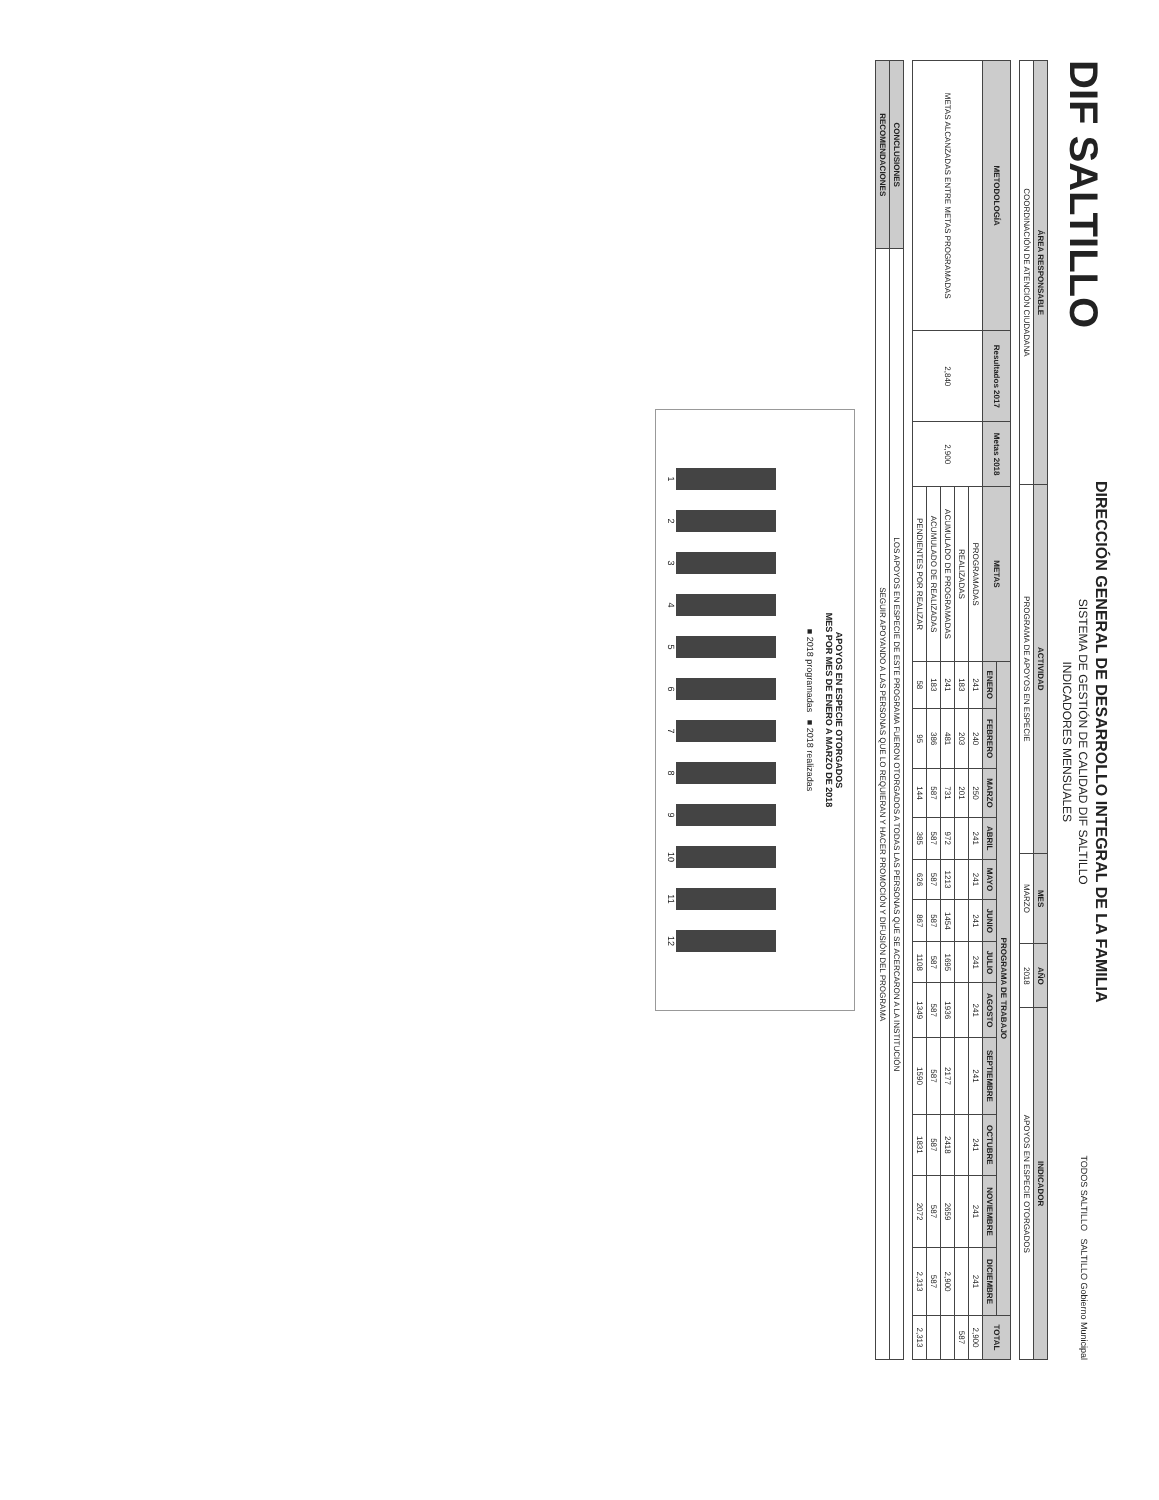DIF SALTILLO
DIRECCIÓN GENERAL DE DESARROLLO INTEGRAL DE LA FAMILIA
SISTEMA DE GESTIÓN DE CALIDAD DIF SALTILLO
INDICADORES MENSUALES
TODOS SALTILLO SALTILLO Gobierno Municipal
| ÁREA RESPONSABLE | ACTIVIDAD | MES | AÑO | INDICADOR |
| --- | --- | --- | --- | --- |
| COORDINACIÓN DE ATENCIÓN CIUDADANA | PROGRAMA DE APOYOS EN ESPECIE | MARZO | 2018 | APOYOS EN ESPECIE OTORGADOS |
| METODOLOGÍA | Resultados 2017 | Metas 2018 | METAS | PROGRAMA DE TRABAJO | | | | | | | | | | | | TOTAL |
| --- | --- | --- | --- | --- | --- | --- | --- | --- | --- | --- | --- | --- | --- | --- | --- | --- |
| | | | | ENERO | FEBRERO | MARZO | ABRIL | MAYO | JUNIO | JULIO | AGOSTO | SEPTIEMBRE | OCTUBRE | NOVIEMBRE | DICIEMBRE | |
| METAS ALCANZADAS ENTRE METAS PROGRAMADAS | 2,840 | 2,900 | PROGRAMADAS | 241 | 240 | 250 | 241 | 241 | 241 | 241 | 241 | 241 | 241 | 241 | 241 | 2,900 |
| | | | REALIZADAS | 183 | 203 | 201 | | | | | | | | | | 587 |
| | | | ACUMULADO DE PROGRAMADAS | 241 | 481 | 731 | 972 | 1213 | 1454 | 1695 | 1936 | 2177 | 2418 | 2659 | 2,900 | |
| | | | ACUMULADO DE REALIZADAS | 183 | 386 | 587 | 587 | 587 | 587 | 587 | 587 | 587 | 587 | 587 | 587 | |
| | | | PENDIENTES POR REALIZAR | 58 | 95 | 144 | 385 | 626 | 867 | 1108 | 1349 | 1590 | 1831 | 2072 | 2,313 | 2,313 |
| CONCLUSIONES | LOS APOYOS EN ESPECIE DE ESTE PROGRAMA FUERON OTORGADOS A TODAS LAS PERSONAS QUE SE ACERCARON A LA INSTITUCIÓN |
| RECOMENDACIONES | SEGUIR APOYANDO A LAS PERSONAS QUE LO REQUIERAN Y HACER PROMOCIÓN Y DIFUSIÓN DEL PROGRAMA |
APOYOS EN ESPECIE OTORGADOS
MES POR MES DE ENERO A MARZO DE 2018
■ 2018 programadas ■ 2018 realizadas
1 2 3 4 5 6 7 8 9 10 11 12